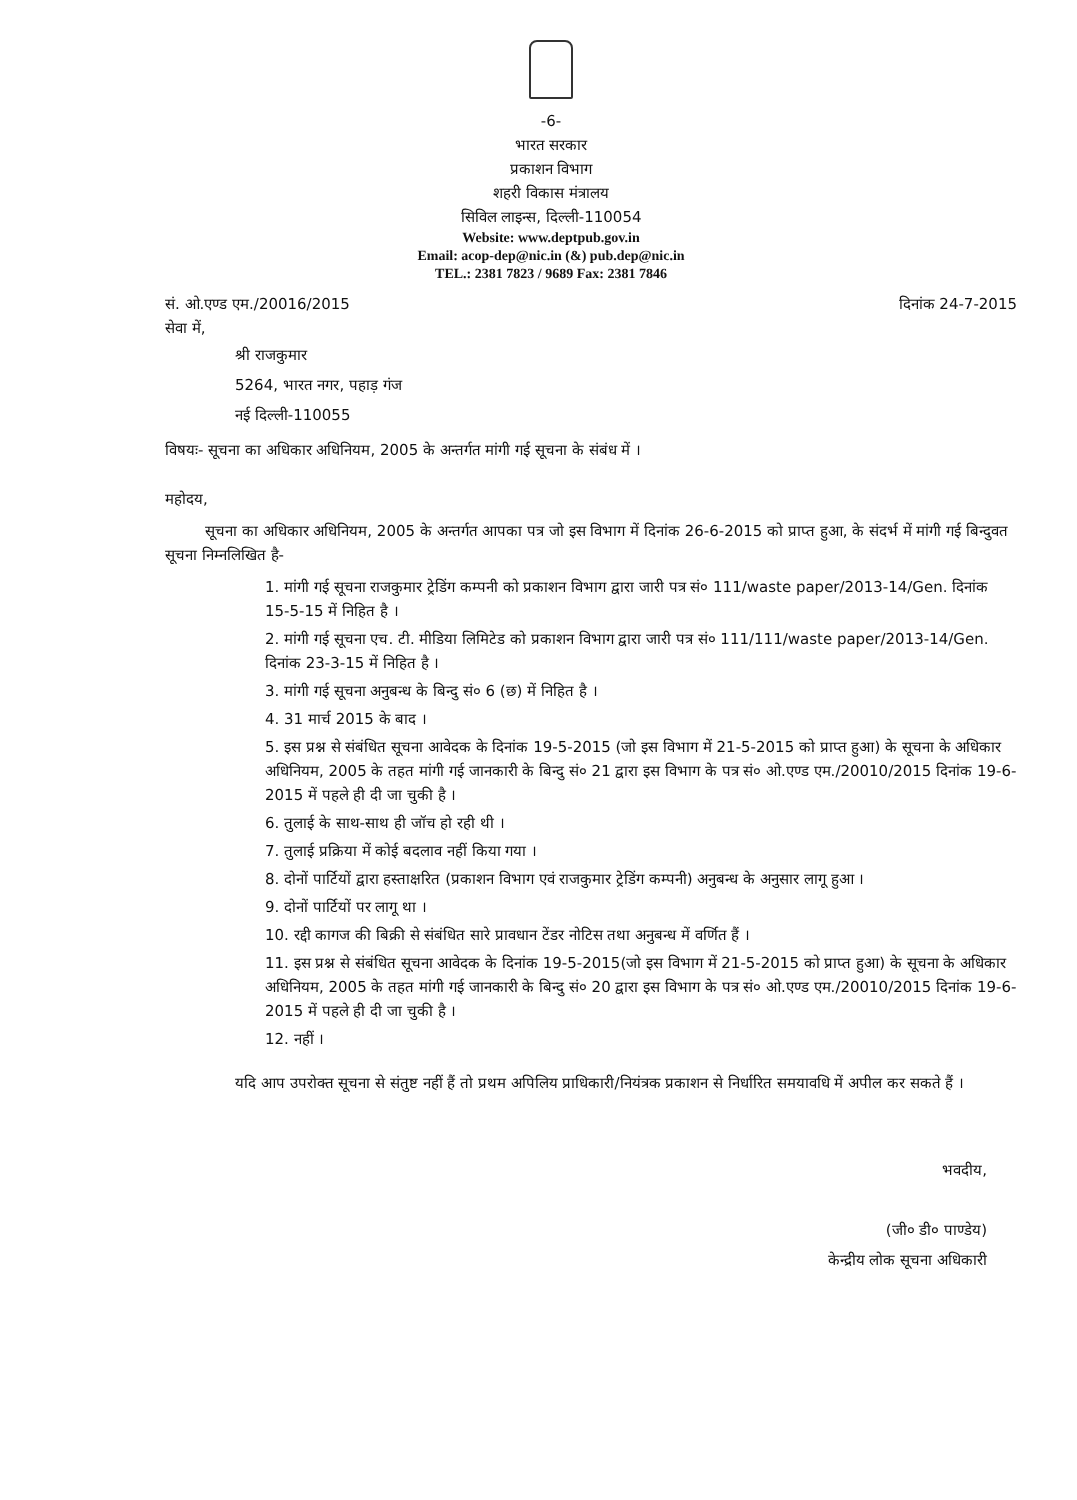-6-
भारत सरकार
प्रकाशन विभाग
शहरी विकास मंत्रालय
सिविल लाइन्स, दिल्ली-110054
Website: www.deptpub.gov.in
Email: acop-dep@nic.in (&) pub.dep@nic.in
TEL.: 2381 7823 / 9689 Fax: 2381 7846
सं. ओ.एण्ड एम./20016/2015 दिनांक 24-7-2015
सेवा में,
श्री राजकुमार
5264, भारत नगर, पहाड़ गंज
नई दिल्ली-110055
विषयः- सूचना का अधिकार अधिनियम, 2005 के अन्तर्गत मांगी गई सूचना के संबंध में ।
महोदय,
सूचना का अधिकार अधिनियम, 2005 के अन्तर्गत आपका पत्र जो इस विभाग में दिनांक 26-6-2015 को प्राप्त हुआ, के संदर्भ में मांगी गई बिन्दुवत सूचना निम्नलिखित है-
1. मांगी गई सूचना राजकुमार ट्रेडिंग कम्पनी को प्रकाशन विभाग द्वारा जारी पत्र सं० 111/waste paper/2013-14/Gen. दिनांक 15-5-15 में निहित है ।
2. मांगी गई सूचना एच. टी. मीडिया लिमिटेड को प्रकाशन विभाग द्वारा जारी पत्र सं० 111/111/waste paper/2013-14/Gen. दिनांक 23-3-15 में निहित है ।
3. मांगी गई सूचना अनुबन्ध के बिन्दु सं० 6 (छ) में निहित है ।
4. 31 मार्च 2015 के बाद ।
5. इस प्रश्न से संबंधित सूचना आवेदक के दिनांक 19-5-2015 (जो इस विभाग में 21-5-2015 को प्राप्त हुआ) के सूचना के अधिकार अधिनियम, 2005 के तहत मांगी गई जानकारी के बिन्दु सं० 21 द्वारा इस विभाग के पत्र सं० ओ.एण्ड एम./20010/2015 दिनांक 19-6-2015 में पहले ही दी जा चुकी है ।
6. तुलाई के साथ-साथ ही जॉच हो रही थी ।
7. तुलाई प्रक्रिया में कोई बदलाव नहीं किया गया ।
8. दोनों पार्टियों द्वारा हस्ताक्षरित (प्रकाशन विभाग एवं राजकुमार ट्रेडिंग कम्पनी) अनुबन्ध के अनुसार लागू हुआ ।
9. दोनों पार्टियों पर लागू था ।
10. रद्दी कागज की बिक्री से संबंधित सारे प्रावधान टेंडर नोटिस तथा अनुबन्ध में वर्णित हैं ।
11. इस प्रश्न से संबंधित सूचना आवेदक के दिनांक 19-5-2015(जो इस विभाग में 21-5-2015 को प्राप्त हुआ) के सूचना के अधिकार अधिनियम, 2005 के तहत मांगी गई जानकारी के बिन्दु सं० 20 द्वारा इस विभाग के पत्र सं० ओ.एण्ड एम./20010/2015 दिनांक 19-6-2015 में पहले ही दी जा चुकी है ।
12. नहीं ।
यदि आप उपरोक्त सूचना से संतुष्ट नहीं हैं तो प्रथम अपिलिय प्राधिकारी/नियंत्रक प्रकाशन से निर्धारित समयावधि में अपील कर सकते हैं ।
भवदीय,
(जी० डी० पाण्डेय)
केन्द्रीय लोक सूचना अधिकारी